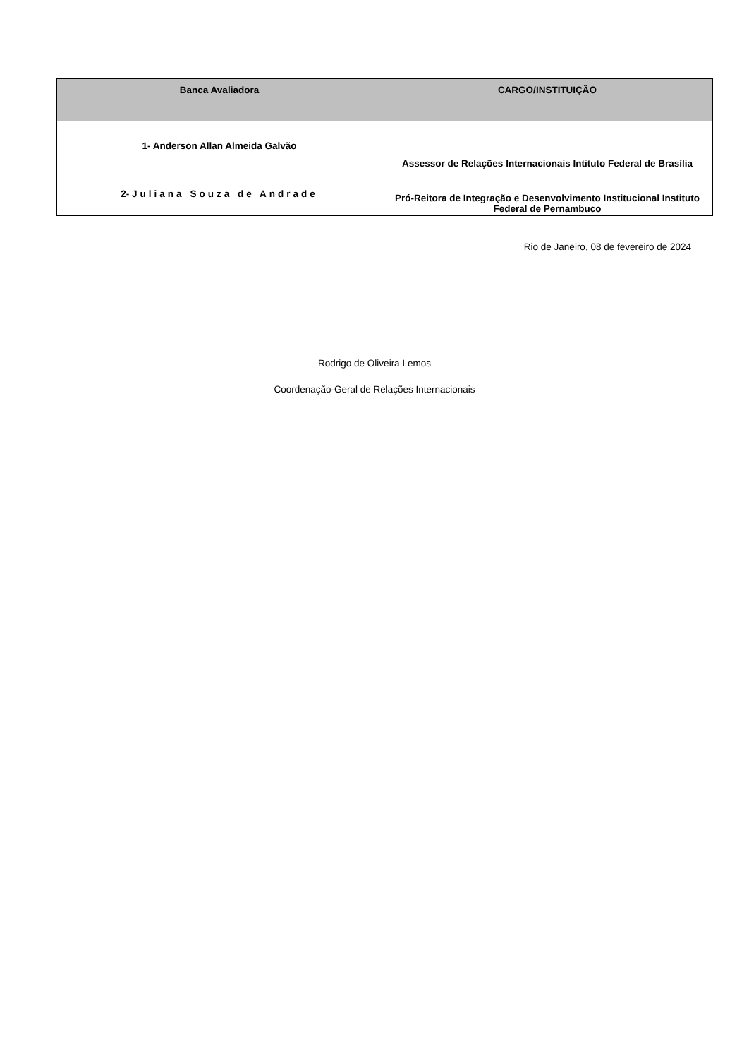| Banca Avaliadora | CARGO/INSTITUIÇÃO |
| --- | --- |
| 1- Anderson Allan Almeida Galvão | Assessor de Relações Internacionais Intituto Federal de Brasília |
| 2- Juliana Souza de Andrade | Pró-Reitora de Integração e Desenvolvimento Institucional Instituto Federal de Pernambuco |
Rio de Janeiro, 08 de fevereiro de 2024
Rodrigo de Oliveira Lemos
Coordenação-Geral de Relações Internacionais